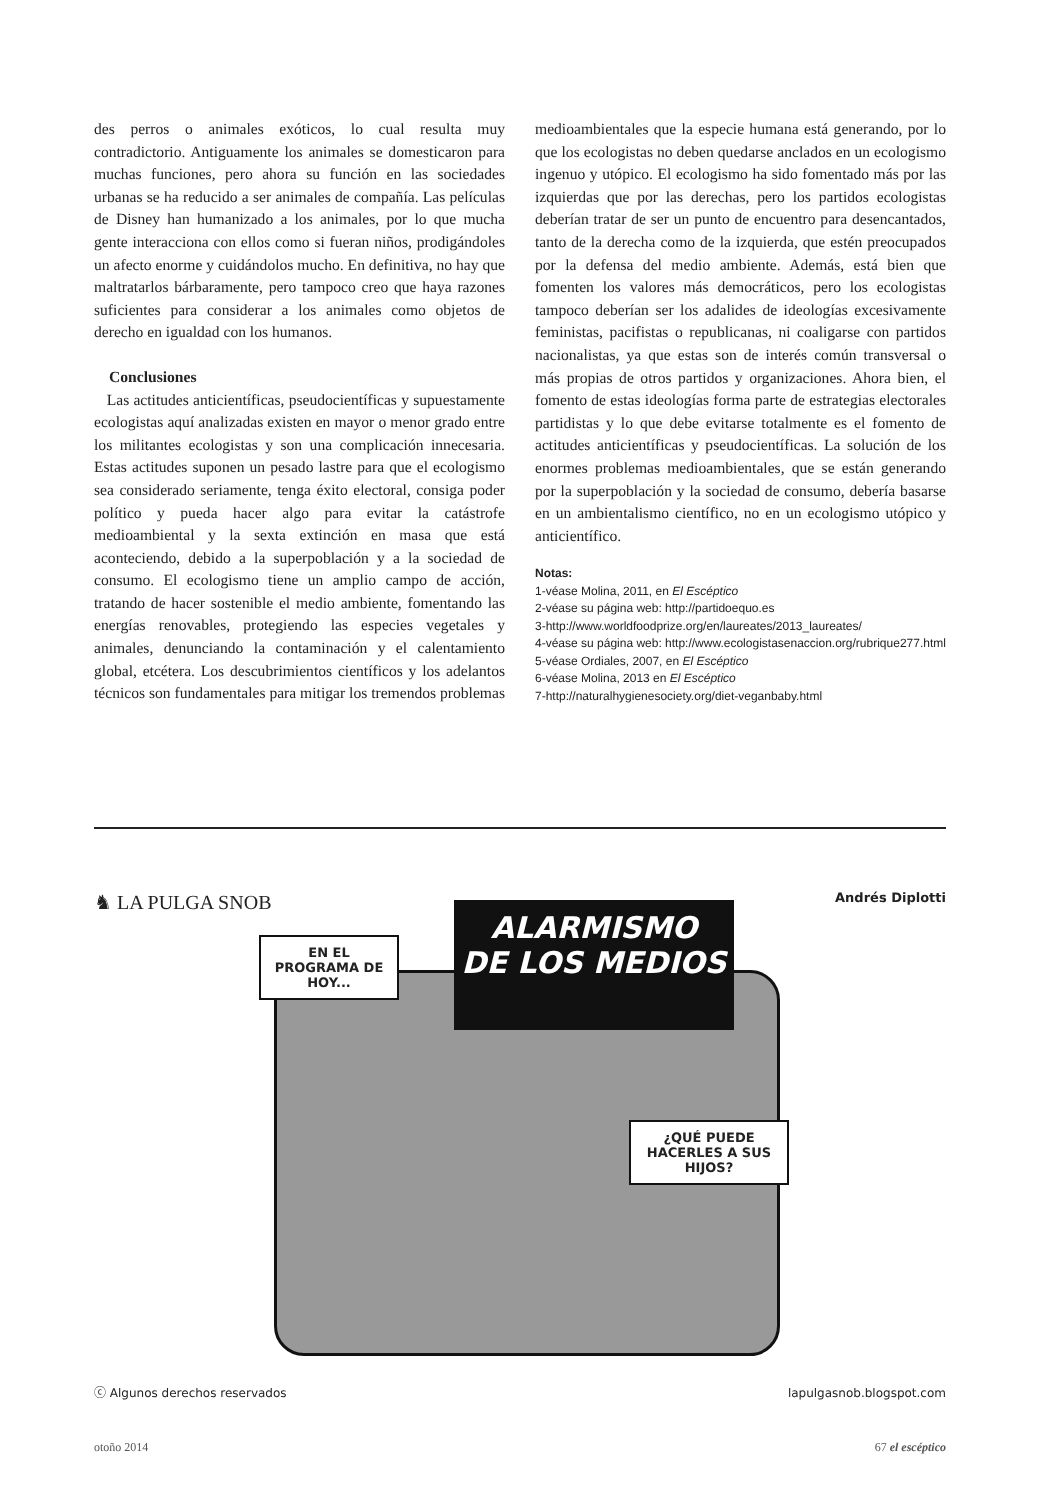des perros o animales exóticos, lo cual resulta muy contradictorio. Antiguamente los animales se domesticaron para muchas funciones, pero ahora su función en las sociedades urbanas se ha reducido a ser animales de compañía. Las películas de Disney han humanizado a los animales, por lo que mucha gente interacciona con ellos como si fueran niños, prodigándoles un afecto enorme y cuidándolos mucho. En definitiva, no hay que maltratarlos bárbaramente, pero tampoco creo que haya razones suficientes para considerar a los animales como objetos de derecho en igualdad con los humanos.
Conclusiones
Las actitudes anticientíficas, pseudocientíficas y supuestamente ecologistas aquí analizadas existen en mayor o menor grado entre los militantes ecologistas y son una complicación innecesaria. Estas actitudes suponen un pesado lastre para que el ecologismo sea considerado seriamente, tenga éxito electoral, consiga poder político y pueda hacer algo para evitar la catástrofe medioambiental y la sexta extinción en masa que está aconteciendo, debido a la superpoblación y a la sociedad de consumo. El ecologismo tiene un amplio campo de acción, tratando de hacer sostenible el medio ambiente, fomentando las energías renovables, protegiendo las especies vegetales y animales, denunciando la contaminación y el calentamiento global, etcétera. Los descubrimientos científicos y los adelantos técnicos son fundamentales para mitigar los tremendos problemas
medioambientales que la especie humana está generando, por lo que los ecologistas no deben quedarse anclados en un ecologismo ingenuo y utópico. El ecologismo ha sido fomentado más por las izquierdas que por las derechas, pero los partidos ecologistas deberían tratar de ser un punto de encuentro para desencantados, tanto de la derecha como de la izquierda, que estén preocupados por la defensa del medio ambiente. Además, está bien que fomenten los valores más democráticos, pero los ecologistas tampoco deberían ser los adalides de ideologías excesivamente feministas, pacifistas o republicanas, ni coaligarse con partidos nacionalistas, ya que estas son de interés común transversal o más propias de otros partidos y organizaciones. Ahora bien, el fomento de estas ideologías forma parte de estrategias electorales partidistas y lo que debe evitarse totalmente es el fomento de actitudes anticientíficas y pseudocientíficas. La solución de los enormes problemas medioambientales, que se están generando por la superpoblación y la sociedad de consumo, debería basarse en un ambientalismo científico, no en un ecologismo utópico y anticientífico.
Notas:
1-véase Molina, 2011, en El Escéptico
2-véase su página web: http://partidoequo.es
3-http://www.worldfoodprize.org/en/laureates/2013_laureates/
4-véase su página web: http://www.ecologistasenaccion.org/rubrique277.html
5-véase Ordiales, 2007, en El Escéptico
6-véase Molina, 2013 en El Escéptico
7-http://naturalhygienesociety.org/diet-veganbaby.html
♞ LA PULGA SNOB Andrés Diplotti
ALARMISMO
DE LOS MEDIOS
EN EL
PROGRAMA DE
HOY...
¿QUÉ PUEDE
HACERLES A SUS
HIJOS?
ⓒ Algunos derechos reservados lapulgasnob.blogspot.com
otoño 2014 67 el escéptico